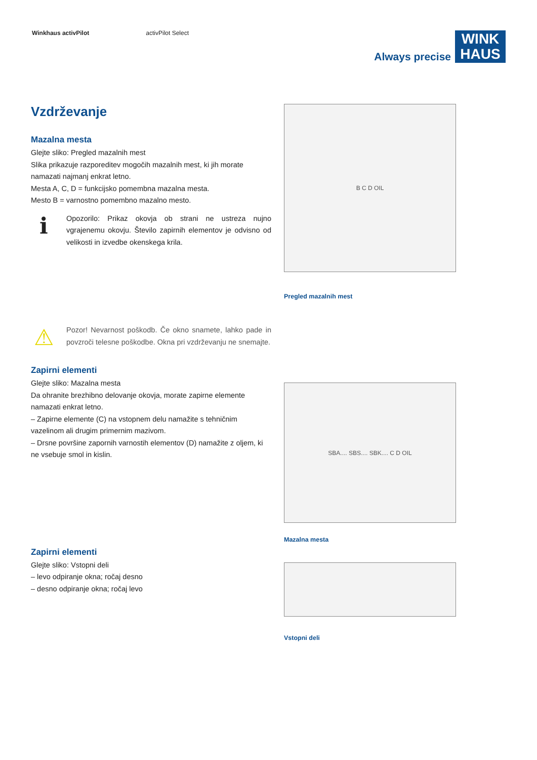Winkhaus activPilot activPilot Select
Always precise
WINK HAUS
Vzdrževanje
Mazalna mesta
Glejte sliko: Pregled mazalnih mest
Slika prikazuje razporeditev mogočih mazalnih mest, ki jih morate namazati najmanj enkrat letno.
Mesta A, C, D = funkcijsko pomembna mazalna mesta.
Mesto B = varnostno pomembno mazalno mesto.
ℹ
Opozorilo: Prikaz okovja ob strani ne ustreza nujno vgrajenemu okovju. Število zapirnih elementov je odvisno od velikosti in izvedbe okenskega krila.
⚠
Pozor! Nevarnost poškodb. Če okno snamete, lahko pade in povzroči telesne poškodbe. Okna pri vzdrževanju ne snemajte.
Zapirni elementi
Glejte sliko: Mazalna mesta
Da ohranite brezhibno delovanje okovja, morate zapirne elemente namazati enkrat letno.
– Zapirne elemente (C) na vstopnem delu namažite s tehničnim vazelinom ali drugim primernim mazivom.
– Drsne površine zapornih varnostih elementov (D) namažite z oljem, ki ne vsebuje smol in kislin.
Zapirni elementi
Glejte sliko: Vstopni deli
– levo odpiranje okna; ročaj desno
– desno odpiranje okna; ročaj levo
B C D OIL
Pregled mazalnih mest
SBA.... SBS.... SBK.... C D OIL
Mazalna mesta
Vstopni deli